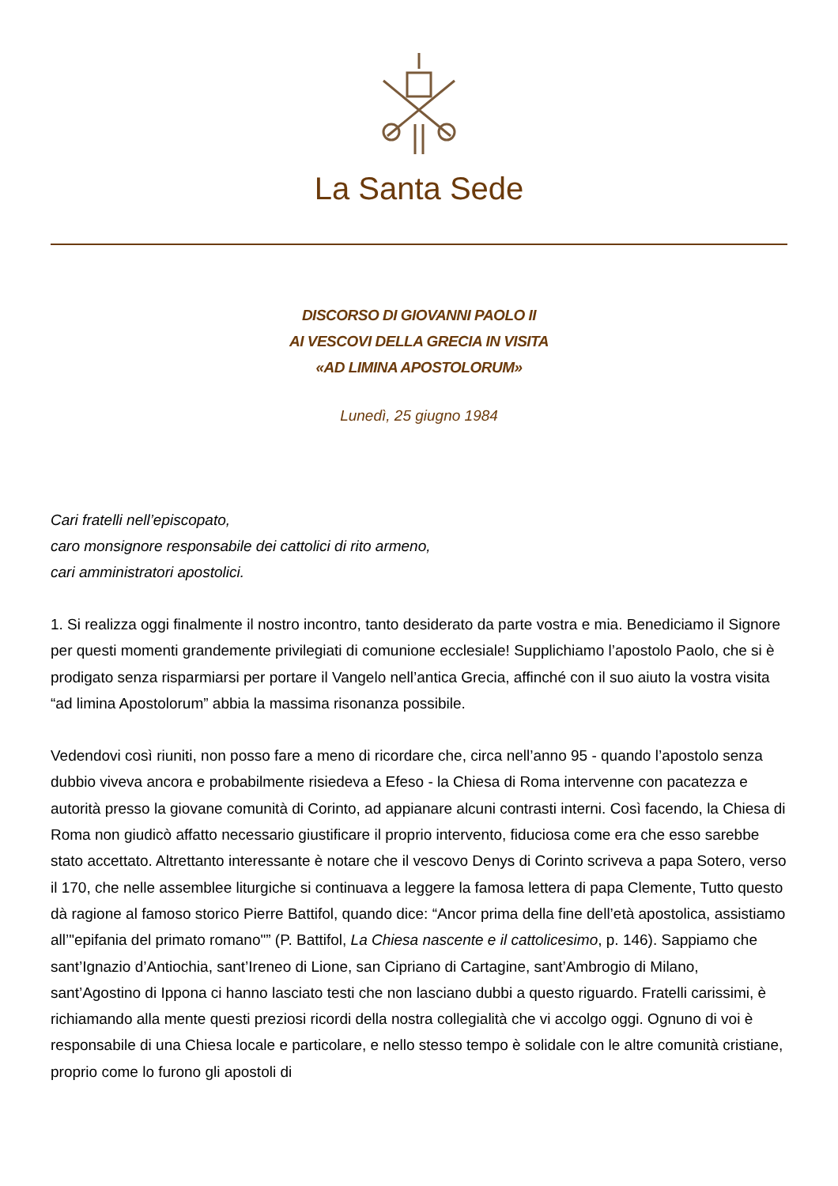La Santa Sede
DISCORSO DI GIOVANNI PAOLO II
AI VESCOVI DELLA GRECIA IN VISITA
«AD LIMINA APOSTOLORUM»
Lunedì, 25 giugno 1984
Cari fratelli nell’episcopato,
caro monsignore responsabile dei cattolici di rito armeno,
cari amministratori apostolici.
1. Si realizza oggi finalmente il nostro incontro, tanto desiderato da parte vostra e mia. Benediciamo il Signore per questi momenti grandemente privilegiati di comunione ecclesiale! Supplichiamo l’apostolo Paolo, che si è prodigato senza risparmiarsi per portare il Vangelo nell’antica Grecia, affinché con il suo aiuto la vostra visita “ad limina Apostolorum” abbia la massima risonanza possibile.
Vedendovi così riuniti, non posso fare a meno di ricordare che, circa nell’anno 95 - quando l’apostolo senza dubbio viveva ancora e probabilmente risiedeva a Efeso - la Chiesa di Roma intervenne con pacatezza e autorità presso la giovane comunità di Corinto, ad appianare alcuni contrasti interni. Così facendo, la Chiesa di Roma non giudicò affatto necessario giustificare il proprio intervento, fiduciosa come era che esso sarebbe stato accettato. Altrettanto interessante è notare che il vescovo Denys di Corinto scriveva a papa Sotero, verso il 170, che nelle assemblee liturgiche si continuava a leggere la famosa lettera di papa Clemente, Tutto questo dà ragione al famoso storico Pierre Battifol, quando dice: “Ancor prima della fine dell’età apostolica, assistiamo all’"epifania del primato romano"” (P. Battifol, La Chiesa nascente e il cattolicesimo, p. 146). Sappiamo che sant’Ignazio d’Antiochia, sant’Ireneo di Lione, san Cipriano di Cartagine, sant’Ambrogio di Milano, sant’Agostino di Ippona ci hanno lasciato testi che non lasciano dubbi a questo riguardo. Fratelli carissimi, è richiamando alla mente questi preziosi ricordi della nostra collegialità che vi accolgo oggi. Ognuno di voi è responsabile di una Chiesa locale e particolare, e nello stesso tempo è solidale con le altre comunità cristiane, proprio come lo furono gli apostoli di